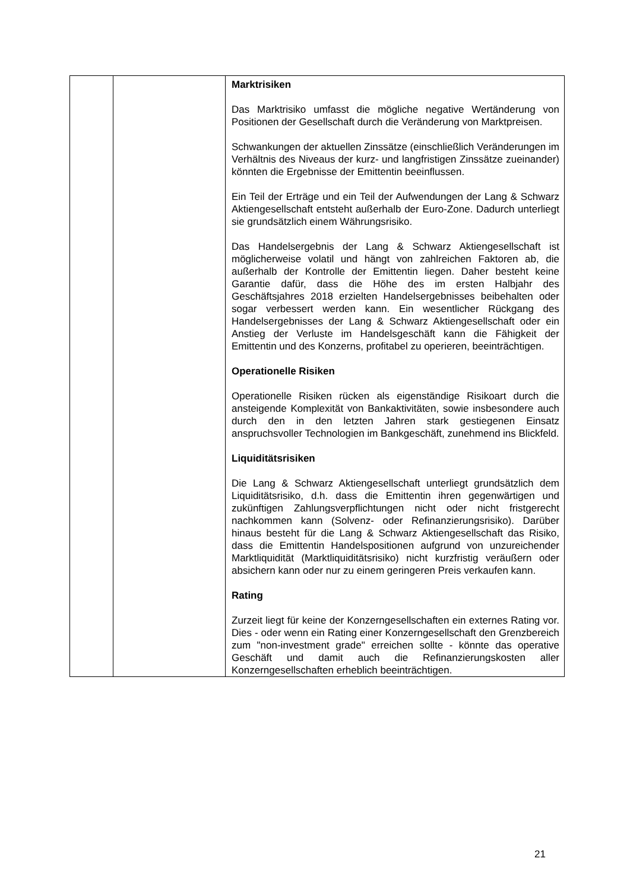| | | Marktrisiken Das Marktrisiko umfasst die mögliche negative Wertänderung von Positionen der Gesellschaft durch die Veränderung von Marktpreisen. Schwankungen der aktuellen Zinssätze (einschließlich Veränderungen im Verhältnis des Niveaus der kurz- und langfristigen Zinssätze zueinander) könnten die Ergebnisse der Emittentin beeinflussen. Ein Teil der Erträge und ein Teil der Aufwendungen der Lang & Schwarz Aktiengesellschaft entsteht außerhalb der Euro-Zone. Dadurch unterliegt sie grundsätzlich einem Währungsrisiko. Das Handelsergebnis der Lang & Schwarz Aktiengesellschaft ist möglicherweise volatil und hängt von zahlreichen Faktoren ab, die außerhalb der Kontrolle der Emittentin liegen. Daher besteht keine Garantie dafür, dass die Höhe des im ersten Halbjahr des Geschäftsjahres 2018 erzielten Handelsergebnisses beibehalten oder sogar verbessert werden kann. Ein wesentlicher Rückgang des Handelsergebnisses der Lang & Schwarz Aktiengesellschaft oder ein Anstieg der Verluste im Handelsgeschäft kann die Fähigkeit der Emittentin und des Konzerns, profitabel zu operieren, beeinträchtigen. Operationelle Risiken Operationelle Risiken rücken als eigenständige Risikoart durch die ansteigende Komplexität von Bankaktivitäten, sowie insbesondere auch durch den in den letzten Jahren stark gestiegenen Einsatz anspruchsvoller Technologien im Bankgeschäft, zunehmend ins Blickfeld. Liquiditätsrisiken Die Lang & Schwarz Aktiengesellschaft unterliegt grundsätzlich dem Liquiditätsrisiko, d.h. dass die Emittentin ihren gegenwärtigen und zukünftigen Zahlungsverpflichtungen nicht oder nicht fristgerecht nachkommen kann (Solvenz- oder Refinanzierungsrisiko). Darüber hinaus besteht für die Lang & Schwarz Aktiengesellschaft das Risiko, dass die Emittentin Handelspositionen aufgrund von unzureichender Marktliquidität (Marktliquiditätsrisiko) nicht kurzfristig veräußern oder absichern kann oder nur zu einem geringeren Preis verkaufen kann. Rating Zurzeit liegt für keine der Konzerngesellschaften ein externes Rating vor. Dies - oder wenn ein Rating einer Konzerngesellschaft den Grenzbereich zum "non-investment grade" erreichen sollte - könnte das operative Geschäft und damit auch die Refinanzierungskosten aller Konzerngesellschaften erheblich beeinträchtigen. |
21